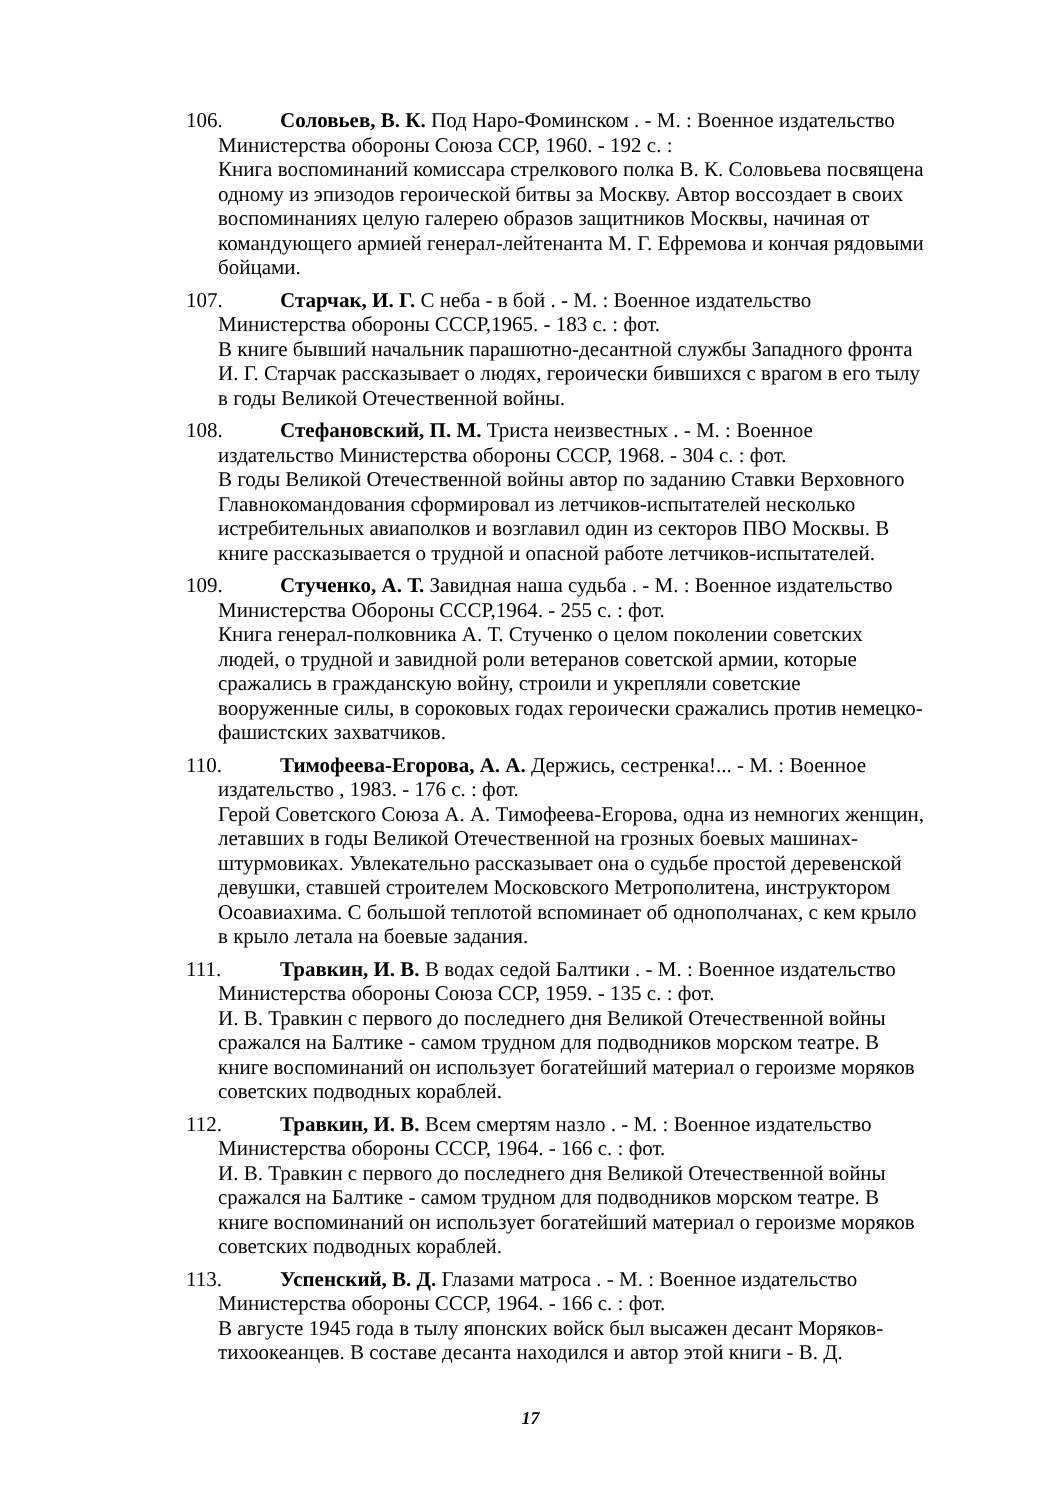106. Соловьев, В. К. Под Наро-Фоминском . - М. : Военное издательство
Министерства обороны Союза ССР, 1960. - 192 с. :
Книга воспоминаний комиссара стрелкового полка В. К. Соловьева посвящена одному из эпизодов героической битвы за Москву. Автор воссоздает в своих воспоминаниях целую галерею образов защитников Москвы, начиная от командующего армией генерал-лейтенанта М. Г. Ефремова и кончая рядовыми бойцами.
107. Старчак, И. Г. С неба - в бой . - М. : Военное издательство
Министерства обороны СССР,1965. - 183 с. : фот.
В книге бывший начальник парашютно-десантной службы Западного фронта И. Г. Старчак рассказывает о людях, героически бившихся с врагом в его тылу в годы Великой Отечественной войны.
108. Стефановский, П. М. Триста неизвестных . - М. : Военное
издательство Министерства обороны СССР, 1968. - 304 с. : фот.
В годы Великой Отечественной войны автор по заданию Ставки Верховного Главнокомандования сформировал из летчиков-испытателей несколько истребительных авиаполков и возглавил один из секторов ПВО Москвы. В книге рассказывается о трудной и опасной работе летчиков-испытателей.
109. Стученко, А. Т. Завидная наша судьба . - М. : Военное издательство
Министерства Обороны СССР,1964. - 255 с. : фот.
Книга генерал-полковника А. Т. Стученко о целом поколении советских людей, о трудной и завидной роли ветеранов советской армии, которые сражались в гражданскую войну, строили и укрепляли советские вооруженные силы, в сороковых годах героически сражались против немецко-фашистских захватчиков.
110. Тимофеева-Егорова, А. А. Держись, сестренка!... - М. : Военное
издательство , 1983. - 176 с. : фот.
Герой Советского Союза А. А. Тимофеева-Егорова, одна из немногих женщин, летавших в годы Великой Отечественной на грозных боевых машинах-штурмовиках. Увлекательно рассказывает она о судьбе простой деревенской девушки, ставшей строителем Московского Метрополитена, инструктором Осоавиахима. С большой теплотой вспоминает об однополчанах, с кем крыло в крыло летала на боевые задания.
111. Травкин, И. В. В водах седой Балтики . - М. : Военное издательство
Министерства обороны Союза ССР, 1959. - 135 с. : фот.
И. В. Травкин с первого до последнего дня Великой Отечественной войны сражался на Балтике - самом трудном для подводников морском театре. В книге воспоминаний он использует богатейший материал о героизме моряков советских подводных кораблей.
112. Травкин, И. В. Всем смертям назло . - М. : Военное издательство
Министерства обороны СССР, 1964. - 166 с. : фот.
И. В. Травкин с первого до последнего дня Великой Отечественной войны сражался на Балтике - самом трудном для подводников морском театре. В книге воспоминаний он использует богатейший материал о героизме моряков советских подводных кораблей.
113. Успенский, В. Д. Глазами матроса . - М. : Военное издательство
Министерства обороны СССР, 1964. - 166 с. : фот.
В августе 1945 года в тылу японских войск был высажен десант Моряков-тихоокеанцев. В составе десанта находился и автор этой книги - В. Д.
17